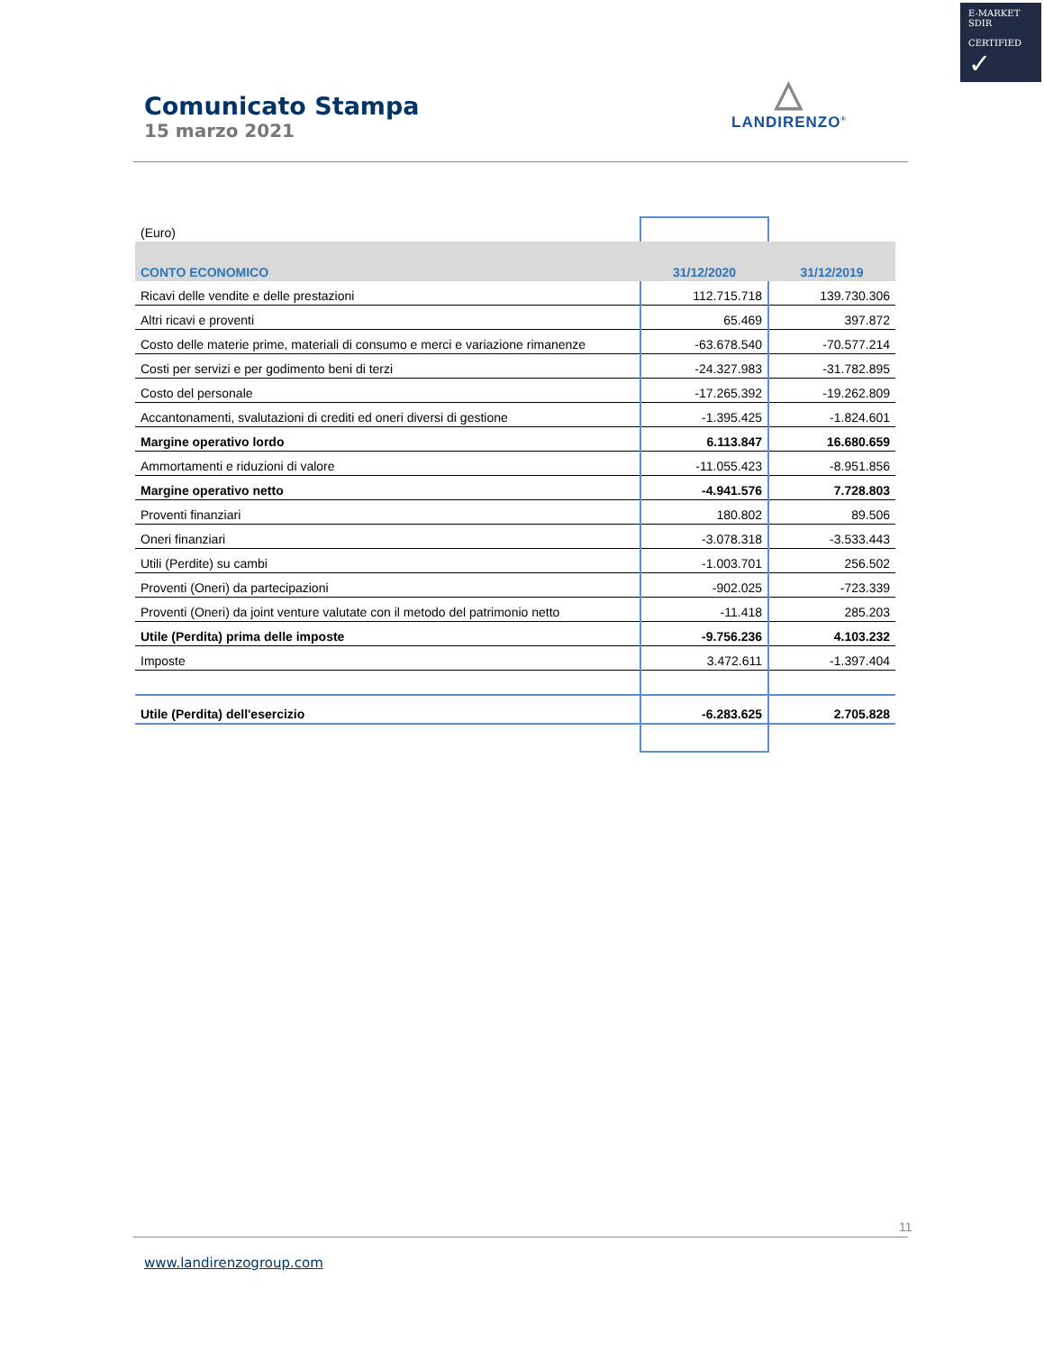E-MARKET
SDIR
CERTIFIED ✓
Comunicato Stampa
15 marzo 2021
△
LANDIRENZO<sup>®</sup>
| (Euro) | | |
| CONTO ECONOMICO | 31/12/2020 | 31/12/2019 |
| Ricavi delle vendite e delle prestazioni | 112.715.718 | 139.730.306 |
| Altri ricavi e proventi | 65.469 | 397.872 |
| Costo delle materie prime, materiali di consumo e merci e variazione rimanenze | -63.678.540 | -70.577.214 |
| Costi per servizi e per godimento beni di terzi | -24.327.983 | -31.782.895 |
| Costo del personale | -17.265.392 | -19.262.809 |
| Accantonamenti, svalutazioni di crediti ed oneri diversi di gestione | -1.395.425 | -1.824.601 |
| Margine operativo lordo | 6.113.847 | 16.680.659 |
| Ammortamenti e riduzioni di valore | -11.055.423 | -8.951.856 |
| Margine operativo netto | -4.941.576 | 7.728.803 |
| Proventi finanziari | 180.802 | 89.506 |
| Oneri finanziari | -3.078.318 | -3.533.443 |
| Utili (Perdite) su cambi | -1.003.701 | 256.502 |
| Proventi (Oneri) da partecipazioni | -902.025 | -723.339 |
| Proventi (Oneri) da joint venture valutate con il metodo del patrimonio netto | -11.418 | 285.203 |
| Utile (Perdita) prima delle imposte | -9.756.236 | 4.103.232 |
| Imposte | 3.472.611 | -1.397.404 |
| Utile (Perdita) dell'esercizio | -6.283.625 | 2.705.828 |
11
www.landirenzogroup.com